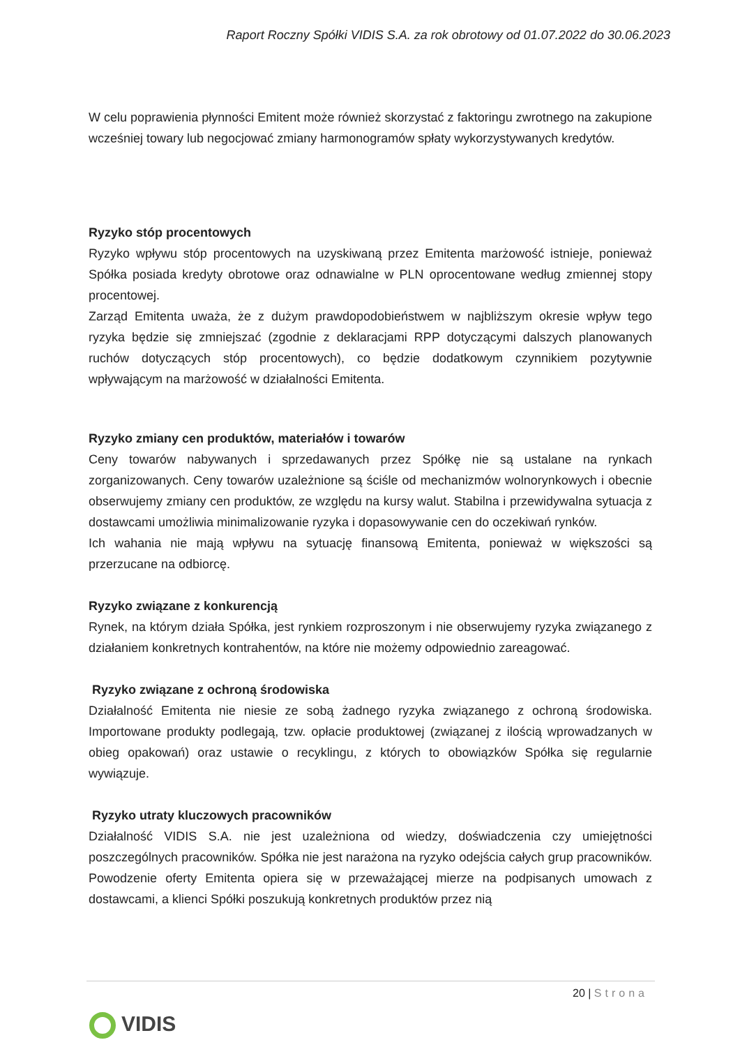Raport Roczny Spółki VIDIS S.A. za rok obrotowy od 01.07.2022 do 30.06.2023
W celu poprawienia płynności Emitent może również skorzystać z faktoringu zwrotnego na zakupione wcześniej towary lub negocjować zmiany harmonogramów spłaty wykorzystywanych kredytów.
Ryzyko stóp procentowych
Ryzyko wpływu stóp procentowych na uzyskiwaną przez Emitenta marżowość istnieje, ponieważ Spółka posiada kredyty obrotowe oraz odnawialne w PLN oprocentowane według zmiennej stopy procentowej.
Zarząd Emitenta uważa, że z dużym prawdopodobieństwem w najbliższym okresie wpływ tego ryzyka będzie się zmniejszać (zgodnie z deklaracjami RPP dotyczącymi dalszych planowanych ruchów dotyczących stóp procentowych), co będzie dodatkowym czynnikiem pozytywnie wpływającym na marżowość w działalności Emitenta.
Ryzyko zmiany cen produktów, materiałów i towarów
Ceny towarów nabywanych i sprzedawanych przez Spółkę nie są ustalane na rynkach zorganizowanych. Ceny towarów uzależnione są ściśle od mechanizmów wolnorynkowych i obecnie obserwujemy zmiany cen produktów, ze względu na kursy walut. Stabilna i przewidywalna sytuacja z dostawcami umożliwia minimalizowanie ryzyka i dopasowywanie cen do oczekiwań rynków.
Ich wahania nie mają wpływu na sytuację finansową Emitenta, ponieważ w większości są przerzucane na odbiorcę.
Ryzyko związane z konkurencją
Rynek, na którym działa Spółka, jest rynkiem rozproszonym i nie obserwujemy ryzyka związanego z działaniem konkretnych kontrahentów, na które nie możemy odpowiednio zareagować.
Ryzyko związane z ochroną środowiska
Działalność Emitenta nie niesie ze sobą żadnego ryzyka związanego z ochroną środowiska. Importowane produkty podlegają, tzw. opłacie produktowej (związanej z ilością wprowadzanych w obieg opakowań) oraz ustawie o recyklingu, z których to obowiązków Spółka się regularnie wywiązuje.
Ryzyko utraty kluczowych pracowników
Działalność VIDIS S.A. nie jest uzależniona od wiedzy, doświadczenia czy umiejętności poszczególnych pracowników. Spółka nie jest narażona na ryzyko odejścia całych grup pracowników. Powodzenie oferty Emitenta opiera się w przeważającej mierze na podpisanych umowach z dostawcami, a klienci Spółki poszukują konkretnych produktów przez nią
20 | Strona
VIDIS